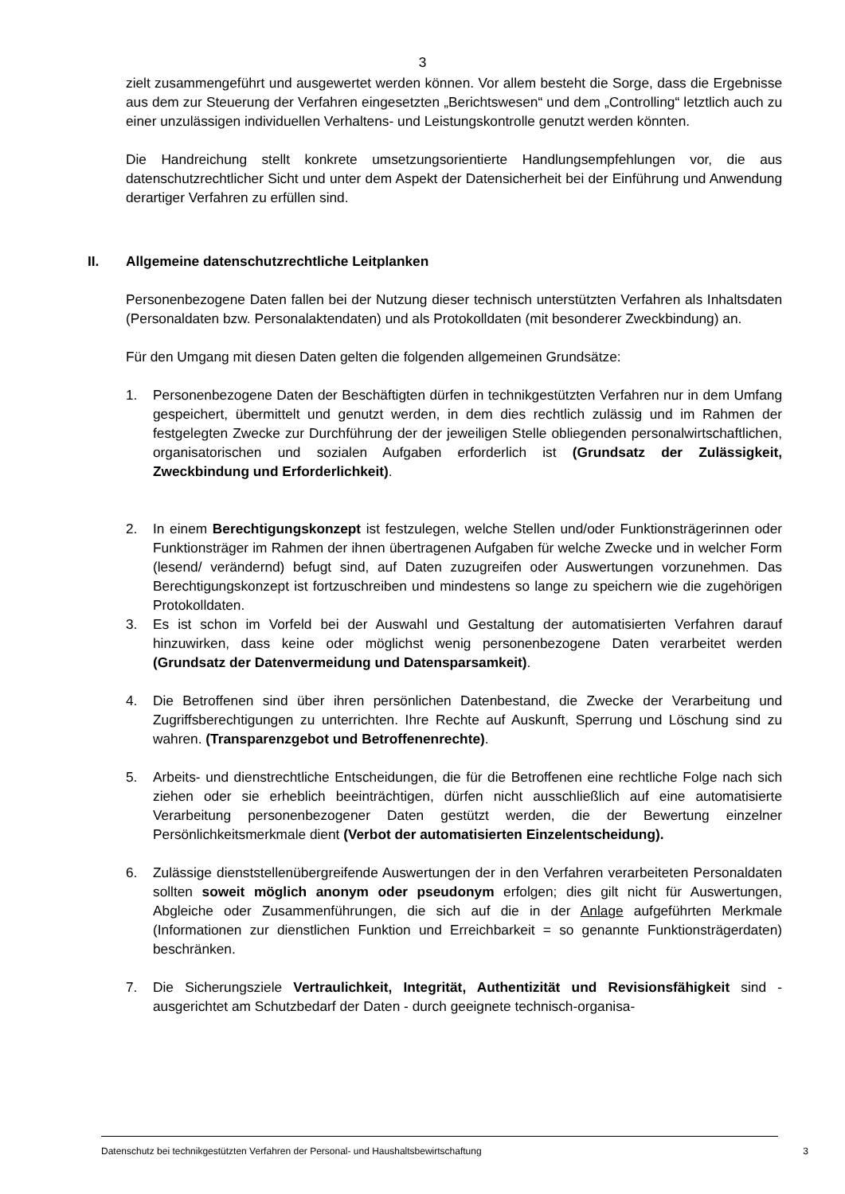3
zielt zusammengeführt und ausgewertet werden können. Vor allem besteht die Sorge, dass die Ergebnisse aus dem zur Steuerung der Verfahren eingesetzten „Berichtswesen“ und dem „Controlling“ letztlich auch zu einer unzulässigen individuellen Verhaltens- und Leistungskontrolle genutzt werden könnten.
Die Handreichung stellt konkrete umsetzungsorientierte Handlungsempfehlungen vor, die aus datenschutzrechtlicher Sicht und unter dem Aspekt der Datensicherheit bei der Einführung und Anwendung derartiger Verfahren zu erfüllen sind.
II. Allgemeine datenschutzrechtliche Leitplanken
Personenbezogene Daten fallen bei der Nutzung dieser technisch unterstützten Verfahren als Inhaltsdaten (Personaldaten bzw. Personalaktendaten) und als Protokolldaten (mit besonderer Zweckbindung) an.
Für den Umgang mit diesen Daten gelten die folgenden allgemeinen Grundsätze:
1. Personenbezogene Daten der Beschäftigten dürfen in technikgestützten Verfahren nur in dem Umfang gespeichert, übermittelt und genutzt werden, in dem dies rechtlich zulässig und im Rahmen der festgelegten Zwecke zur Durchführung der der jeweiligen Stelle obliegenden personalwirtschaftlichen, organisatorischen und sozialen Aufgaben erforderlich ist (Grundsatz der Zulässigkeit, Zweckbindung und Erforderlichkeit).
2. In einem Berechtigungskonzept ist festzulegen, welche Stellen und/oder Funktionsträgerinnen oder Funktionsträger im Rahmen der ihnen übertragenen Aufgaben für welche Zwecke und in welcher Form (lesend/ verändernd) befugt sind, auf Daten zuzugreifen oder Auswertungen vorzunehmen. Das Berechtigungskonzept ist fortzuschreiben und mindestens so lange zu speichern wie die zugehörigen Protokolldaten.
3. Es ist schon im Vorfeld bei der Auswahl und Gestaltung der automatisierten Verfahren darauf hinzuwirken, dass keine oder möglichst wenig personenbezogene Daten verarbeitet werden (Grundsatz der Datenvermeidung und Datensparsamkeit).
4. Die Betroffenen sind über ihren persönlichen Datenbestand, die Zwecke der Verarbeitung und Zugriffsberechtigungen zu unterrichten. Ihre Rechte auf Auskunft, Sperrung und Löschung sind zu wahren. (Transparenzgebot und Betroffenenrechte).
5. Arbeits- und dienstrechtliche Entscheidungen, die für die Betroffenen eine rechtliche Folge nach sich ziehen oder sie erheblich beeinträchtigen, dürfen nicht ausschließlich auf eine automatisierte Verarbeitung personenbezogener Daten gestützt werden, die der Bewertung einzelner Persönlichkeitsmerkmale dient (Verbot der automatisierten Einzelentscheidung).
6. Zulässige dienststellenübergreifende Auswertungen der in den Verfahren verarbeiteten Personaldaten sollten soweit möglich anonym oder pseudonym erfolgen; dies gilt nicht für Auswertungen, Abgleiche oder Zusammenführungen, die sich auf die in der Anlage aufgeführten Merkmale (Informationen zur dienstlichen Funktion und Erreichbarkeit = so genannte Funktionsträgerdaten) beschränken.
7. Die Sicherungsziele Vertraulichkeit, Integrität, Authentizität und Revisionsfähigkeit sind - ausgerichtet am Schutzbedarf der Daten - durch geeignete technisch-organisa-
Datenschutz bei technikgestützten Verfahren der Personal- und Haushaltsbewirtschaftung 3